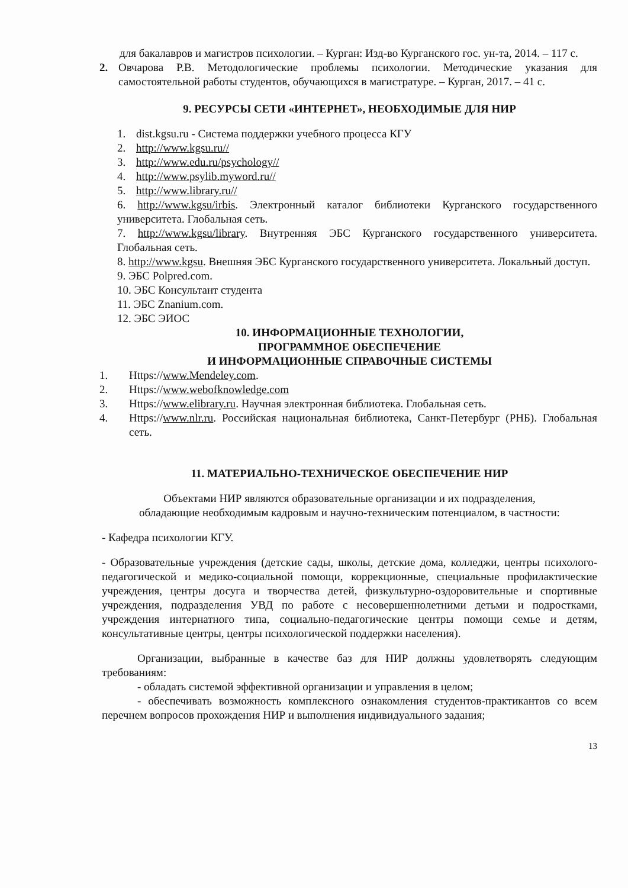для бакалавров и магистров психологии. – Курган: Изд-во Курганского гос. ун-та, 2014. – 117 с.
2. Овчарова Р.В. Методологические проблемы психологии. Методические указания для самостоятельной работы студентов, обучающихся в магистратуре. – Курган, 2017. – 41 с.
9. РЕСУРСЫ СЕТИ «ИНТЕРНЕТ», НЕОБХОДИМЫЕ ДЛЯ НИР
1. dist.kgsu.ru - Система поддержки учебного процесса КГУ
2. http://www.kgsu.ru//
3. http://www.edu.ru/psychology//
4. http://www.psylib.myword.ru//
5. http://www.library.ru//
6. http://www.kgsu/irbis. Электронный каталог библиотеки Курганского государственного университета. Глобальная сеть.
7. http://www.kgsu/library. Внутренняя ЭБС Курганского государственного университета. Глобальная сеть.
8. http://www.kgsu. Внешняя ЭБС Курганского государственного университета. Локальный доступ.
9. ЭБС Polpred.com.
10. ЭБС Консультант студента
11. ЭБС Znanium.com.
12. ЭБС ЭИОС
10. ИНФОРМАЦИОННЫЕ ТЕХНОЛОГИИ,
ПРОГРАММНОЕ ОБЕСПЕЧЕНИЕ
И ИНФОРМАЦИОННЫЕ СПРАВОЧНЫЕ СИСТЕМЫ
1. Https:// www.Mendeley.com.
2. Https:// www.webofknowledge.com
3. Https:// www.elibrary.ru. Научная электронная библиотека. Глобальная сеть.
4. Https://www.nlr.ru. Российская национальная библиотека, Санкт-Петербург (РНБ). Глобальная сеть.
11. МАТЕРИАЛЬНО-ТЕХНИЧЕСКОЕ ОБЕСПЕЧЕНИЕ НИР
Объектами НИР являются образовательные организации и их подразделения,
обладающие необходимым кадровым и научно-техническим потенциалом, в частности:
- Кафедра психологии КГУ.
- Образовательные учреждения (детские сады, школы, детские дома, колледжи, центры психолого-педагогической и медико-социальной помощи, коррекционные, специальные профилактические учреждения, центры досуга и творчества детей, физкультурно-оздоровительные и спортивные учреждения, подразделения УВД по работе с несовершеннолетними детьми и подростками, учреждения интернатного типа, социально-педагогические центры помощи семье и детям, консультативные центры, центры психологической поддержки населения).
Организации, выбранные в качестве баз для НИР должны удовлетворять следующим требованиям:
- обладать системой эффективной организации и управления в целом;
- обеспечивать возможность комплексного ознакомления студентов-практикантов со всем перечнем вопросов прохождения НИР и выполнения индивидуального задания;
13